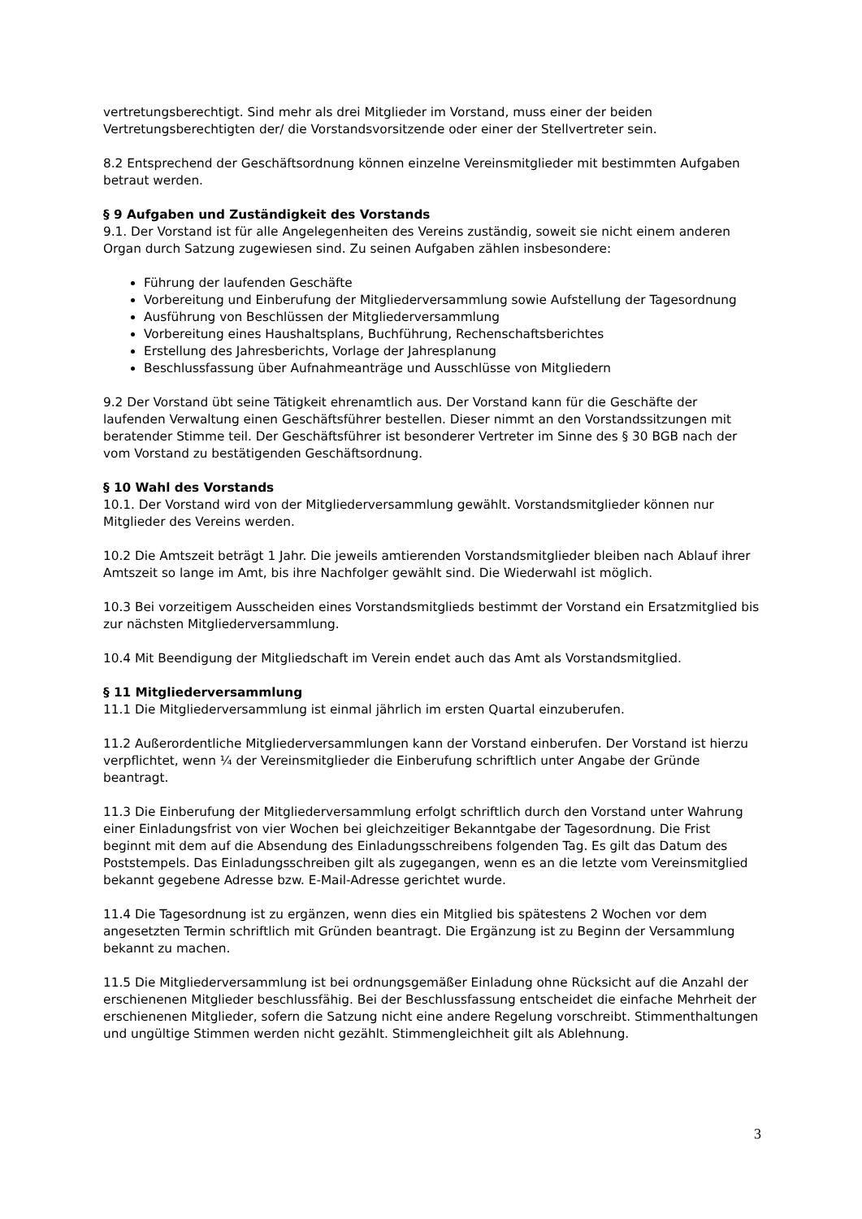vertretungsberechtigt. Sind mehr als drei Mitglieder im Vorstand, muss einer der beiden Vertretungsberechtigten der/ die Vorstandsvorsitzende oder einer der Stellvertreter sein.
8.2 Entsprechend der Geschäftsordnung können einzelne Vereinsmitglieder mit bestimmten Aufgaben betraut werden.
§ 9 Aufgaben und Zuständigkeit des Vorstands
9.1. Der Vorstand ist für alle Angelegenheiten des Vereins zuständig, soweit sie nicht einem anderen Organ durch Satzung zugewiesen sind. Zu seinen Aufgaben zählen insbesondere:
Führung der laufenden Geschäfte
Vorbereitung und Einberufung der Mitgliederversammlung sowie Aufstellung der Tagesordnung
Ausführung von Beschlüssen der Mitgliederversammlung
Vorbereitung eines Haushaltsplans, Buchführung, Rechenschaftsberichtes
Erstellung des Jahresberichts, Vorlage der Jahresplanung
Beschlussfassung über Aufnahmeanträge und Ausschlüsse von Mitgliedern
9.2 Der Vorstand übt seine Tätigkeit ehrenamtlich aus. Der Vorstand kann für die Geschäfte der laufenden Verwaltung einen Geschäftsführer bestellen. Dieser nimmt an den Vorstandssitzungen mit beratender Stimme teil. Der Geschäftsführer ist besonderer Vertreter im Sinne des § 30 BGB nach der vom Vorstand zu bestätigenden Geschäftsordnung.
§ 10 Wahl des Vorstands
10.1. Der Vorstand wird von der Mitgliederversammlung gewählt. Vorstandsmitglieder können nur Mitglieder des Vereins werden.
10.2 Die Amtszeit beträgt 1 Jahr. Die jeweils amtierenden Vorstandsmitglieder bleiben nach Ablauf ihrer Amtszeit so lange im Amt, bis ihre Nachfolger gewählt sind. Die Wiederwahl ist möglich.
10.3 Bei vorzeitigem Ausscheiden eines Vorstandsmitglieds bestimmt der Vorstand ein Ersatzmitglied bis zur nächsten Mitgliederversammlung.
10.4 Mit Beendigung der Mitgliedschaft im Verein endet auch das Amt als Vorstandsmitglied.
§ 11 Mitgliederversammlung
11.1 Die Mitgliederversammlung ist einmal jährlich im ersten Quartal einzuberufen.
11.2 Außerordentliche Mitgliederversammlungen kann der Vorstand einberufen. Der Vorstand ist hierzu verpflichtet, wenn ¼ der Vereinsmitglieder die Einberufung schriftlich unter Angabe der Gründe beantragt.
11.3 Die Einberufung der Mitgliederversammlung erfolgt schriftlich durch den Vorstand unter Wahrung einer Einladungsfrist von vier Wochen bei gleichzeitiger Bekanntgabe der Tagesordnung. Die Frist beginnt mit dem auf die Absendung des Einladungsschreibens folgenden Tag. Es gilt das Datum des Poststempels. Das Einladungsschreiben gilt als zugegangen, wenn es an die letzte vom Vereinsmitglied bekannt gegebene Adresse bzw. E-Mail-Adresse gerichtet wurde.
11.4 Die Tagesordnung ist zu ergänzen, wenn dies ein Mitglied bis spätestens 2 Wochen vor dem angesetzten Termin schriftlich mit Gründen beantragt. Die Ergänzung ist zu Beginn der Versammlung bekannt zu machen.
11.5 Die Mitgliederversammlung ist bei ordnungsgemäßer Einladung ohne Rücksicht auf die Anzahl der erschienenen Mitglieder beschlussfähig. Bei der Beschlussfassung entscheidet die einfache Mehrheit der erschienenen Mitglieder, sofern die Satzung nicht eine andere Regelung vorschreibt. Stimmenthaltungen und ungültige Stimmen werden nicht gezählt. Stimmengleichheit gilt als Ablehnung.
3